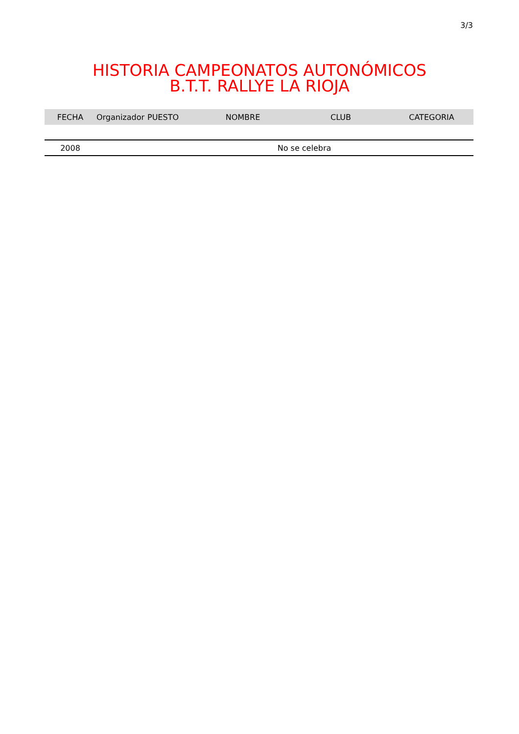3/3
HISTORIA CAMPEONATOS AUTONÓMICOS
B.T.T. RALLYE LA RIOJA
| FECHA | Organizador | PUESTO | NOMBRE | CLUB | CATEGORIA |
| --- | --- | --- | --- | --- | --- |
| 2008 | No se celebra | | | | |